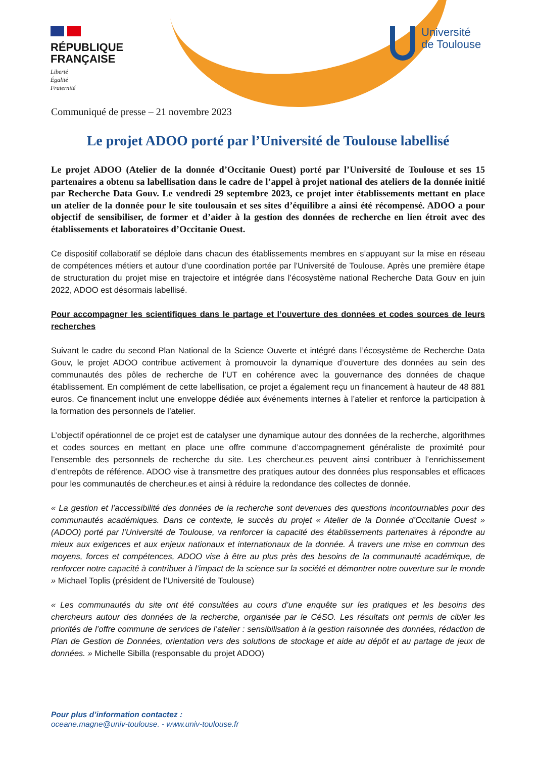RÉPUBLIQUE
FRANÇAISE
Liberté
Égalité
Fraternité
Université
de Toulouse
Communiqué de presse – 21 novembre 2023
Le projet ADOO porté par l’Université de Toulouse labellisé
Le projet ADOO (Atelier de la donnée d’Occitanie Ouest) porté par l’Université de Toulouse et ses 15 partenaires a obtenu sa labellisation dans le cadre de l’appel à projet national des ateliers de la donnée initié par Recherche Data Gouv. Le vendredi 29 septembre 2023, ce projet inter établissements mettant en place un atelier de la donnée pour le site toulousain et ses sites d’équilibre a ainsi été récompensé. ADOO a pour objectif de sensibiliser, de former et d’aider à la gestion des données de recherche en lien étroit avec des établissements et laboratoires d’Occitanie Ouest.
Ce dispositif collaboratif se déploie dans chacun des établissements membres en s’appuyant sur la mise en réseau de compétences métiers et autour d’une coordination portée par l’Université de Toulouse. Après une première étape de structuration du projet mise en trajectoire et intégrée dans l’écosystème national Recherche Data Gouv en juin 2022, ADOO est désormais labellisé.
Pour accompagner les scientifiques dans le partage et l’ouverture des données et codes sources de leurs recherches
Suivant le cadre du second Plan National de la Science Ouverte et intégré dans l’écosystème de Recherche Data Gouv, le projet ADOO contribue activement à promouvoir la dynamique d’ouverture des données au sein des communautés des pôles de recherche de l’UT en cohérence avec la gouvernance des données de chaque établissement. En complément de cette labellisation, ce projet a également reçu un financement à hauteur de 48 881 euros. Ce financement inclut une enveloppe dédiée aux événements internes à l’atelier et renforce la participation à la formation des personnels de l’atelier.
L’objectif opérationnel de ce projet est de catalyser une dynamique autour des données de la recherche, algorithmes et codes sources en mettant en place une offre commune d’accompagnement généraliste de proximité pour l’ensemble des personnels de recherche du site. Les chercheur.es peuvent ainsi contribuer à l’enrichissement d’entrepôts de référence. ADOO vise à transmettre des pratiques autour des données plus responsables et efficaces pour les communautés de chercheur.es et ainsi à réduire la redondance des collectes de donnée.
« La gestion et l’accessibilité des données de la recherche sont devenues des questions incontournables pour des communautés académiques. Dans ce contexte, le succès du projet « Atelier de la Donnée d’Occitanie Ouest » (ADOO) porté par l’Université de Toulouse, va renforcer la capacité des établissements partenaires à répondre au mieux aux exigences et aux enjeux nationaux et internationaux de la donnée. À travers une mise en commun des moyens, forces et compétences, ADOO vise à être au plus près des besoins de la communauté académique, de renforcer notre capacité à contribuer à l’impact de la science sur la société et démontrer notre ouverture sur le monde » Michael Toplis (président de l’Université de Toulouse)
« Les communautés du site ont été consultées au cours d’une enquête sur les pratiques et les besoins des chercheurs autour des données de la recherche, organisée par le CéSO. Les résultats ont permis de cibler les priorités de l’offre commune de services de l’atelier : sensibilisation à la gestion raisonnée des données, rédaction de Plan de Gestion de Données, orientation vers des solutions de stockage et aide au dépôt et au partage de jeux de données. » Michelle Sibilla (responsable du projet ADOO)
Pour plus d’information contactez :
oceane.magne@univ-toulouse. - www.univ-toulouse.fr